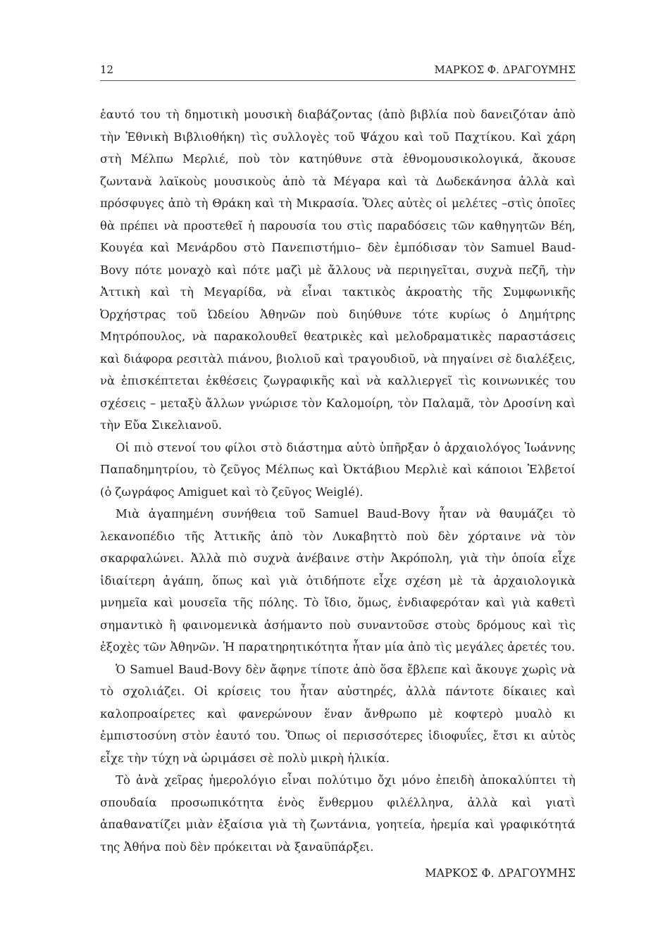12 ΜΑΡΚΟΣ Φ. ΔΡΑΓΟΥΜΗΣ
ἑαυτό του τὴ δημοτικὴ μουσικὴ διαβάζοντας (ἀπὸ βιβλία ποὺ δανειζόταν ἀπὸ τὴν Ἐθνικὴ Βιβλιοθήκη) τὶς συλλογὲς τοῦ Ψάχου καὶ τοῦ Παχτίκου. Καὶ χάρη στὴ Μέλπω Μερλιέ, ποὺ τὸν κατηύθυνε στὰ ἐθνομουσικολογικά, ἄκουσε ζωντανὰ λαϊκοὺς μουσικοὺς ἀπὸ τὰ Μέγαρα καὶ τὰ Δωδεκάνησα ἀλλὰ καὶ πρόσφυγες ἀπὸ τὴ Θράκη καὶ τὴ Μικρασία. Ὅλες αὐτὲς οἱ μελέτες –στὶς ὁποῖες θὰ πρέπει νὰ προστεθεῖ ἡ παρουσία του στὶς παραδόσεις τῶν καθηγητῶν Βέη, Κουγέα καὶ Μενάρδου στὸ Πανεπιστήμιο– δὲν ἐμπόδισαν τὸν Samuel Baud-Bovy πότε μοναχὸ καὶ πότε μαζὶ μὲ ἄλλους νὰ περιηγεῖται, συχνὰ πεζῆ, τὴν Ἀττικὴ καὶ τὴ Μεγαρίδα, νὰ εἶναι τακτικὸς ἀκροατὴς τῆς Συμφωνικῆς Ὀρχήστρας τοῦ Ὠδείου Ἀθηνῶν ποὺ διηύθυνε τότε κυρίως ὁ Δημήτρης Μητρόπουλος, νὰ παρακολουθεῖ θεατρικὲς καὶ μελοδραματικὲς παραστάσεις καὶ διάφορα ρεσιτὰλ πιάνου, βιολιοῦ καὶ τραγουδιοῦ, νὰ πηγαίνει σὲ διαλέξεις, νὰ ἐπισκέπτεται ἐκθέσεις ζωγραφικῆς καὶ νὰ καλλιεργεῖ τὶς κοινωνικές του σχέσεις – μεταξὺ ἄλλων γνώρισε τὸν Καλομοίρη, τὸν Παλαμᾶ, τὸν Δροσίνη καὶ τὴν Εὔα Σικελιανοῦ.
Οἱ πιὸ στενοί του φίλοι στὸ διάστημα αὐτὸ ὑπῆρξαν ὁ ἀρχαιολόγος Ἰωάννης Παπαδημητρίου, τὸ ζεῦγος Μέλπως καὶ Ὀκτάβιου Μερλιὲ καὶ κάποιοι Ἐλβετοί (ὁ ζωγράφος Amiguet καὶ τὸ ζεῦγος Weiglé).
Μιὰ ἀγαπημένη συνήθεια τοῦ Samuel Baud-Bovy ἦταν νὰ θαυμάζει τὸ λεκανοπέδιο τῆς Ἀττικῆς ἀπὸ τὸν Λυκαβηττὸ ποὺ δὲν χόρταινε νὰ τὸν σκαρφαλώνει. Ἀλλὰ πιὸ συχνὰ ἀνέβαινε στὴν Ἀκρόπολη, γιὰ τὴν ὁποία εἶχε ἰδιαίτερη ἀγάπη, ὅπως καὶ γιὰ ὁτιδήποτε εἶχε σχέση μὲ τὰ ἀρχαιολογικὰ μνημεῖα καὶ μουσεῖα τῆς πόλης. Τὸ ἴδιο, ὅμως, ἐνδιαφερόταν καὶ γιὰ καθετὶ σημαντικὸ ἢ φαινομενικὰ ἀσήμαντο ποὺ συναντοῦσε στοὺς δρόμους καὶ τὶς ἐξοχὲς τῶν Ἀθηνῶν. Ἡ παρατηρητικότητα ἦταν μία ἀπὸ τὶς μεγάλες ἀρετές του.
Ὁ Samuel Baud-Bovy δὲν ἄφηνε τίποτε ἀπὸ ὅσα ἔβλεπε καὶ ἄκουγε χωρὶς νὰ τὸ σχολιάζει. Οἱ κρίσεις του ἦταν αὐστηρές, ἀλλὰ πάντοτε δίκαιες καὶ καλοπροαίρετες καὶ φανερώνουν ἕναν ἄνθρωπο μὲ κοφτερὸ μυαλὸ κι ἐμπιστοσύνη στὸν ἑαυτό του. Ὅπως οἱ περισσότερες ἰδιοφυΐες, ἔτσι κι αὐτὸς εἶχε τὴν τύχη νὰ ὡριμάσει σὲ πολὺ μικρὴ ἡλικία.
Τὸ ἀνὰ χεῖρας ἡμερολόγιο εἶναι πολύτιμο ὄχι μόνο ἐπειδὴ ἀποκαλύπτει τὴ σπουδαία προσωπικότητα ἑνὸς ἔνθερμου φιλέλληνα, ἀλλὰ καὶ γιατὶ ἀπαθανατίζει μιὰν ἐξαίσια γιὰ τὴ ζωντάνια, γοητεία, ἠρεμία καὶ γραφικότητά της Ἀθήνα ποὺ δὲν πρόκειται νὰ ξαναϋπάρξει.
ΜΑΡΚΟΣ Φ. ΔΡΑΓΟΥΜΗΣ